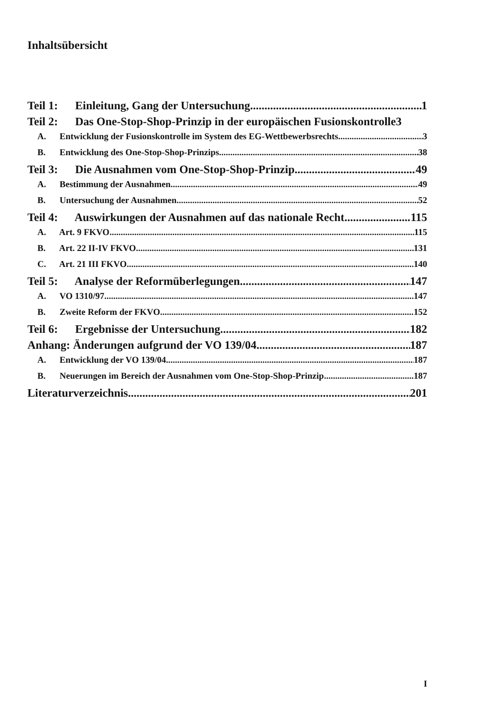Inhaltsübersicht
Teil 1: Einleitung, Gang der Untersuchung 1
Teil 2: Das One-Stop-Shop-Prinzip in der europäischen Fusionskontrolle 3
A. Entwicklung der Fusionskontrolle im System des EG-Wettbewerbsrechts 3
B. Entwicklung des One-Stop-Shop-Prinzips 38
Teil 3: Die Ausnahmen vom One-Stop-Shop-Prinzip 49
A. Bestimmung der Ausnahmen 49
B. Untersuchung der Ausnahmen 52
Teil 4: Auswirkungen der Ausnahmen auf das nationale Recht 115
A. Art. 9 FKVO 115
B. Art. 22 II-IV FKVO 131
C. Art. 21 III FKVO 140
Teil 5: Analyse der Reformüberlegungen 147
A. VO 1310/97 147
B. Zweite Reform der FKVO 152
Teil 6: Ergebnisse der Untersuchung 182
Anhang: Änderungen aufgrund der VO 139/04 187
A. Entwicklung der VO 139/04 187
B. Neuerungen im Bereich der Ausnahmen vom One-Stop-Shop-Prinzip 187
Literaturverzeichnis 201
I